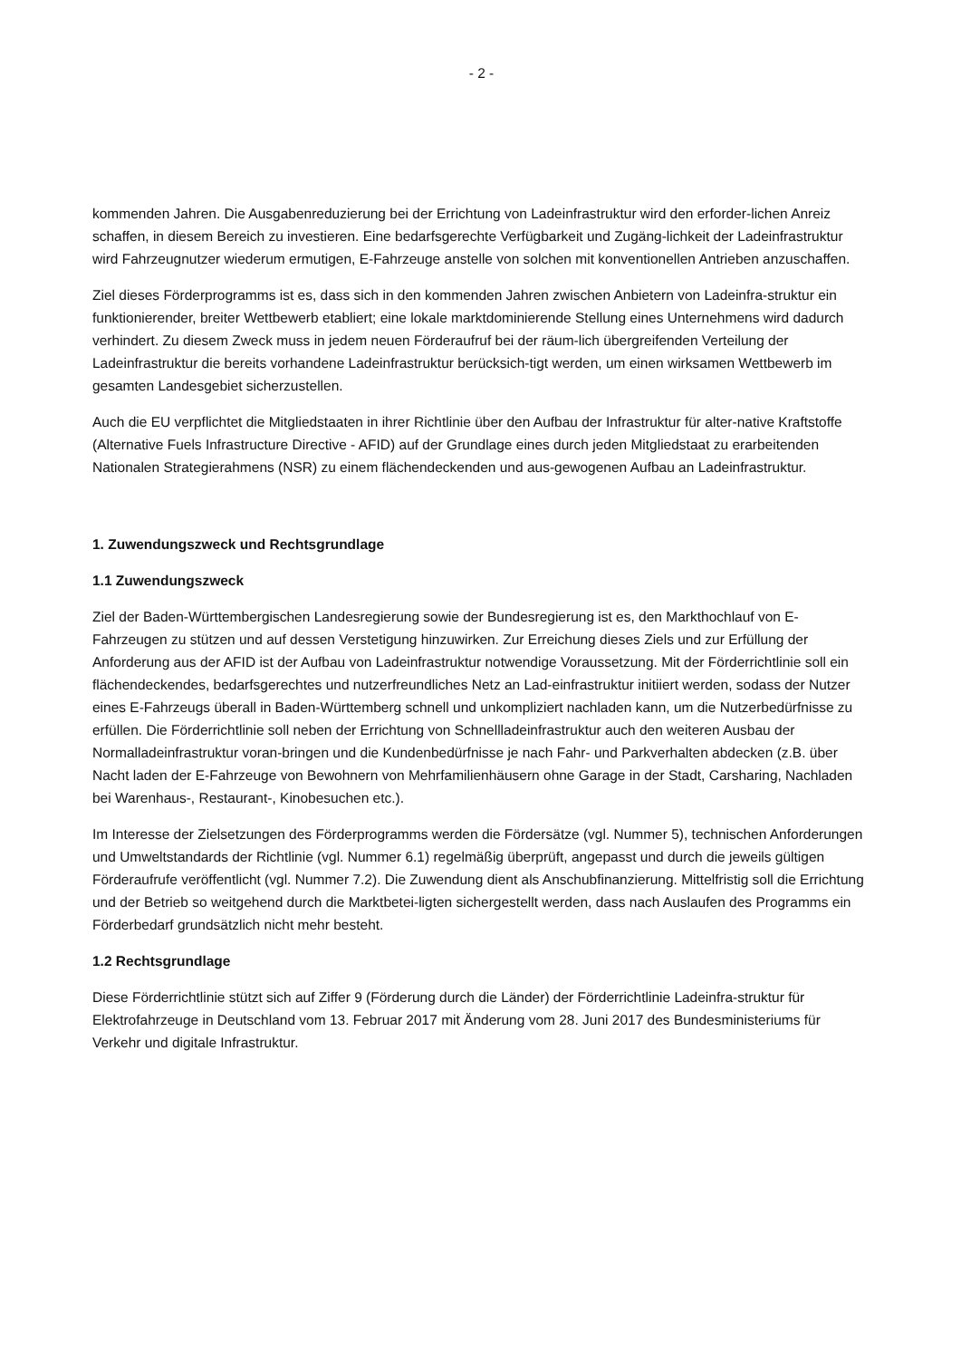- 2 -
kommenden Jahren. Die Ausgabenreduzierung bei der Errichtung von Ladeinfrastruktur wird den erforder-lichen Anreiz schaffen, in diesem Bereich zu investieren. Eine bedarfsgerechte Verfügbarkeit und Zugäng-lichkeit der Ladeinfrastruktur wird Fahrzeugnutzer wiederum ermutigen, E-Fahrzeuge anstelle von solchen mit konventionellen Antrieben anzuschaffen.
Ziel dieses Förderprogramms ist es, dass sich in den kommenden Jahren zwischen Anbietern von Ladeinfra-struktur ein funktionierender, breiter Wettbewerb etabliert; eine lokale marktdominierende Stellung eines Unternehmens wird dadurch verhindert. Zu diesem Zweck muss in jedem neuen Förderaufruf bei der räum-lich übergreifenden Verteilung der Ladeinfrastruktur die bereits vorhandene Ladeinfrastruktur berücksich-tigt werden, um einen wirksamen Wettbewerb im gesamten Landesgebiet sicherzustellen.
Auch die EU verpflichtet die Mitgliedstaaten in ihrer Richtlinie über den Aufbau der Infrastruktur für alter-native Kraftstoffe (Alternative Fuels Infrastructure Directive - AFID) auf der Grundlage eines durch jeden Mitgliedstaat zu erarbeitenden Nationalen Strategierahmens (NSR) zu einem flächendeckenden und aus-gewogenen Aufbau an Ladeinfrastruktur.
1. Zuwendungszweck und Rechtsgrundlage
1.1 Zuwendungszweck
Ziel der Baden-Württembergischen Landesregierung sowie der Bundesregierung ist es, den Markthochlauf von E-Fahrzeugen zu stützen und auf dessen Verstetigung hinzuwirken. Zur Erreichung dieses Ziels und zur Erfüllung der Anforderung aus der AFID ist der Aufbau von Ladeinfrastruktur notwendige Voraussetzung. Mit der Förderrichtlinie soll ein flächendeckendes, bedarfsgerechtes und nutzerfreundliches Netz an Lad-einfrastruktur initiiert werden, sodass der Nutzer eines E-Fahrzeugs überall in Baden-Württemberg schnell und unkompliziert nachladen kann, um die Nutzerbedürfnisse zu erfüllen. Die Förderrichtlinie soll neben der Errichtung von Schnellladeinfrastruktur auch den weiteren Ausbau der Normalladeinfrastruktur voran-bringen und die Kundenbedürfnisse je nach Fahr- und Parkverhalten abdecken (z.B. über Nacht laden der E-Fahrzeuge von Bewohnern von Mehrfamilienhäusern ohne Garage in der Stadt, Carsharing, Nachladen bei Warenhaus-, Restaurant-, Kinobesuchen etc.).
Im Interesse der Zielsetzungen des Förderprogramms werden die Fördersätze (vgl. Nummer 5), technischen Anforderungen und Umweltstandards der Richtlinie (vgl. Nummer 6.1) regelmäßig überprüft, angepasst und durch die jeweils gültigen Förderaufrufe veröffentlicht (vgl. Nummer 7.2). Die Zuwendung dient als Anschubfinanzierung. Mittelfristig soll die Errichtung und der Betrieb so weitgehend durch die Marktbetei-ligten sichergestellt werden, dass nach Auslaufen des Programms ein Förderbedarf grundsätzlich nicht mehr besteht.
1.2 Rechtsgrundlage
Diese Förderrichtlinie stützt sich auf Ziffer 9 (Förderung durch die Länder) der Förderrichtlinie Ladeinfra-struktur für Elektrofahrzeuge in Deutschland vom 13. Februar 2017 mit Änderung vom 28. Juni 2017 des Bundesministeriums für Verkehr und digitale Infrastruktur.